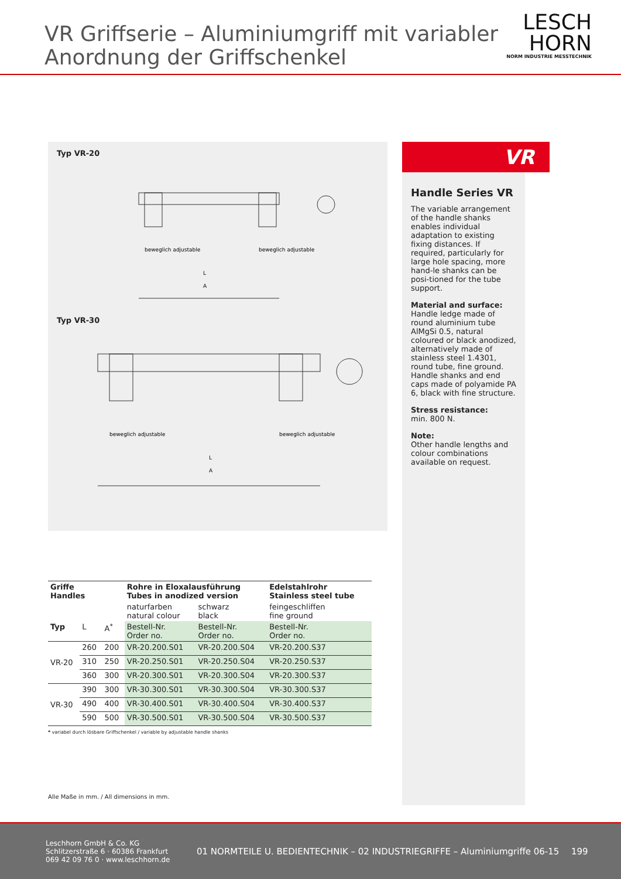VR Griffserie – Aluminiumgriff mit variabler
Anordnung der Griffschenkel
LESCH
HORN
NORM INDUSTRIE MESSTECHNIK
Typ VR-20
beweglich adjustable
beweglich adjustable
L
A
Typ VR-30
beweglich adjustable
beweglich adjustable
L
A
| Griffe Handles | | | Rohre in Eloxalausführung Tubes in anodized version | | Edelstahlrohr Stainless steel tube |
| --- | --- | --- | --- | --- | --- |
| | | | naturfarben natural colour | schwarz black | feingeschliffen fine ground |
| Typ | L | A<sup>*</sup> | Bestell-Nr. Order no. | Bestell-Nr. Order no. | Bestell-Nr. Order no. |
| VR-20 | 260 | 200 | VR-20.200.S01 | VR-20.200.S04 | VR-20.200.S37 |
| | 310 | 250 | VR-20.250.S01 | VR-20.250.S04 | VR-20.250.S37 |
| | 360 | 300 | VR-20.300.S01 | VR-20.300.S04 | VR-20.300.S37 |
| VR-30 | 390 | 300 | VR-30.300.S01 | VR-30.300.S04 | VR-30.300.S37 |
| | 490 | 400 | VR-30.400.S01 | VR-30.400.S04 | VR-30.400.S37 |
| | 590 | 500 | VR-30.500.S01 | VR-30.500.S04 | VR-30.500.S37 |
* variabel durch lösbare Griffschenkel / variable by adjustable handle shanks
Alle Maße in mm. / All dimensions in mm.
VR
Handle Series VR
The variable arrangement of the handle shanks enables individual adaptation to existing fixing distances. If required, particularly for large hole spacing, more hand-le shanks can be posi-tioned for the tube support.
Material and surface:
Handle ledge made of round aluminium tube AlMgSi 0.5, natural coloured or black anodized, alternatively made of stainless steel 1.4301, round tube, fine ground. Handle shanks and end caps made of polyamide PA 6, black with fine structure.
Stress resistance:
min. 800 N.
Note:
Other handle lengths and colour combinations available on request.
Leschhorn GmbH & Co. KG
Schlitzerstraße 6 · 60386 Frankfurt
069 42 09 76 0 · www.leschhorn.de
01 NORMTEILE U. BEDIENTECHNIK – 02 INDUSTRIEGRIFFE – Aluminiumgriffe 06-15
199